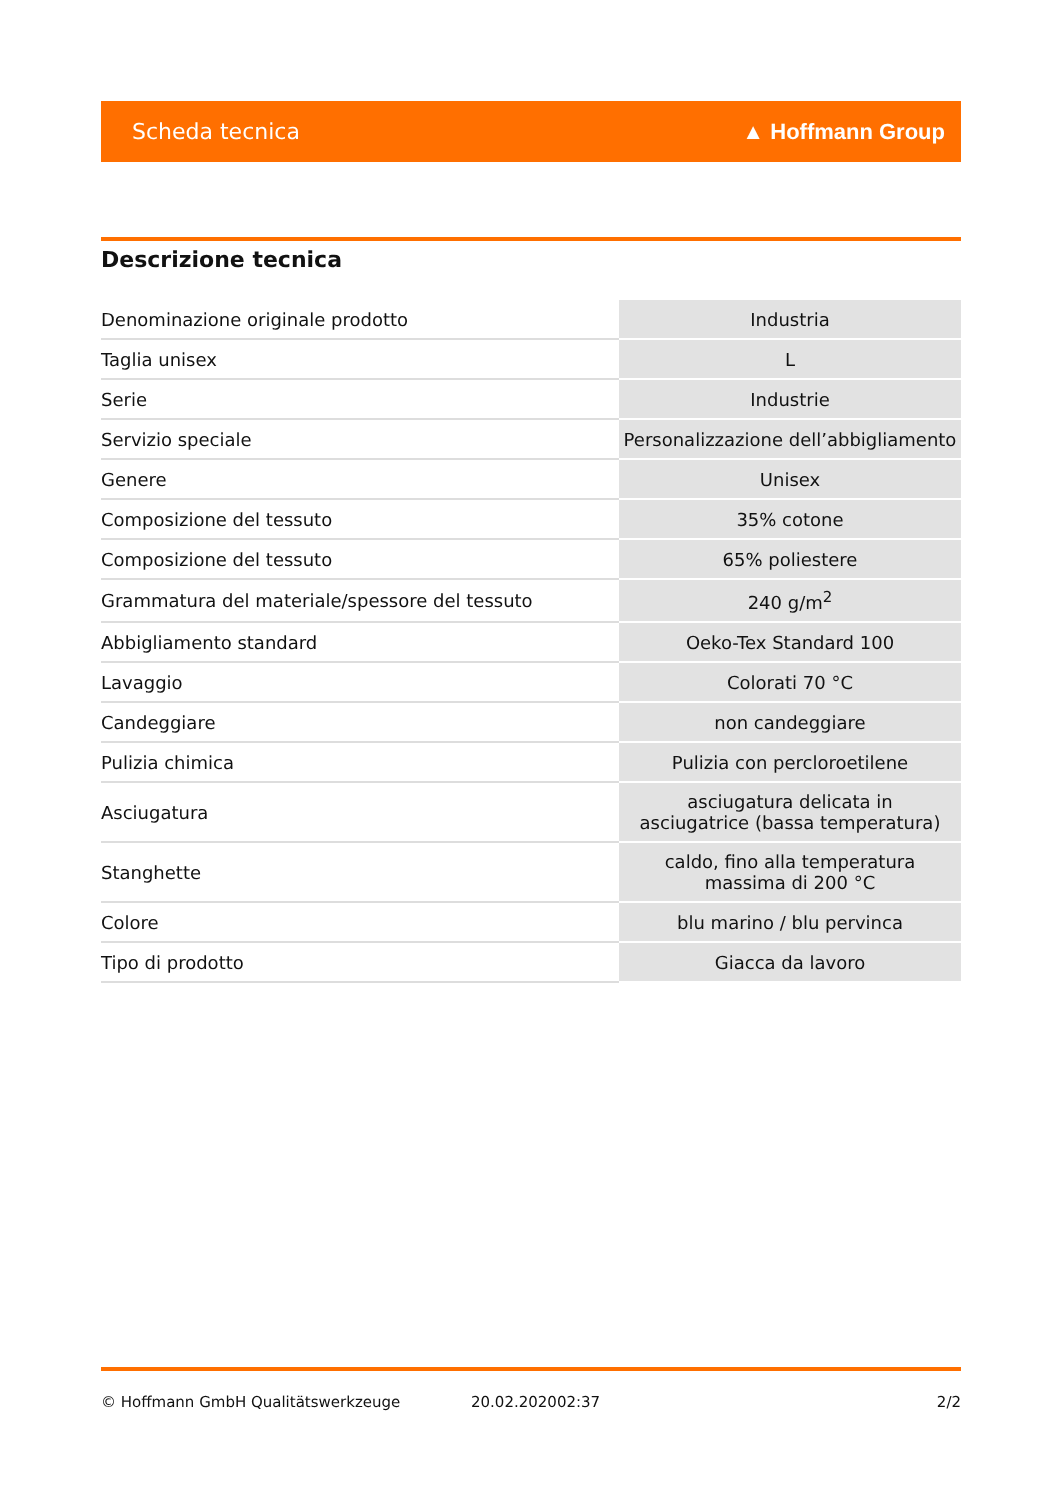Scheda tecnica ▲ Hoffmann Group
Descrizione tecnica
| Denominazione originale prodotto | Industria |
| Taglia unisex | L |
| Serie | Industrie |
| Servizio speciale | Personalizzazione dell’abbigliamento |
| Genere | Unisex |
| Composizione del tessuto | 35% cotone |
| Composizione del tessuto | 65% poliestere |
| Grammatura del materiale/spessore del tessuto | 240 g/m<sup>2</sup> |
| Abbigliamento standard | Oeko-Tex Standard 100 |
| Lavaggio | Colorati 70 °C |
| Candeggiare | non candeggiare |
| Pulizia chimica | Pulizia con percloroetilene |
| Asciugatura | asciugatura delicata in asciugatrice (bassa temperatura) |
| Stanghette | caldo, fino alla temperatura massima di 200 °C |
| Colore | blu marino / blu pervinca |
| Tipo di prodotto | Giacca da lavoro |
© Hoffmann GmbH Qualitätswerkzeuge 20.02.202002:37 2/2